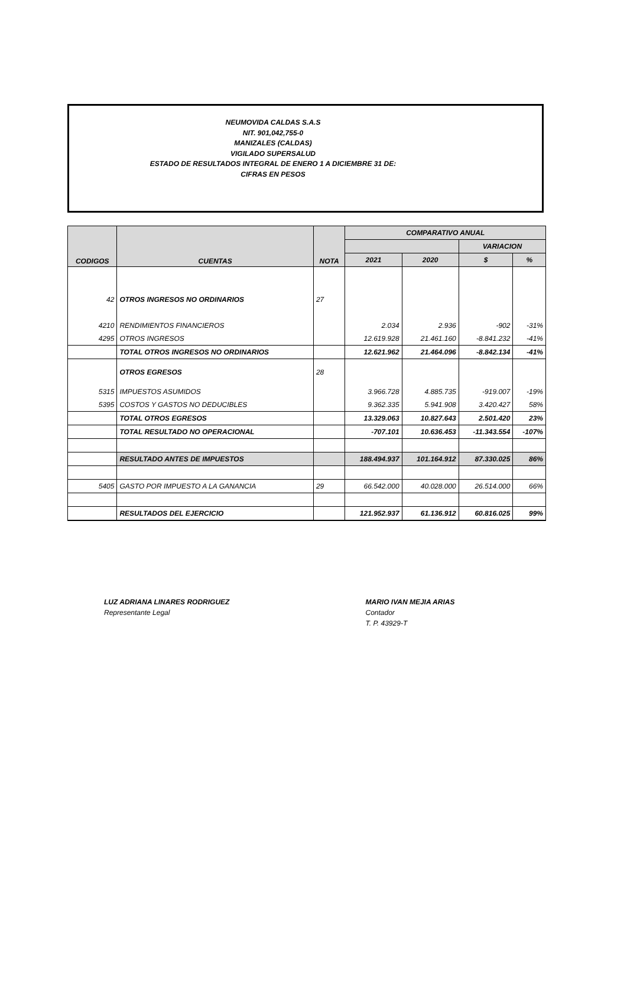NEUMOVIDA CALDAS S.A.S
NIT. 901,042,755-0
MANIZALES (CALDAS)
VIGILADO SUPERSALUD
ESTADO DE RESULTADOS INTEGRAL DE ENERO 1 A DICIEMBRE 31 DE:
CIFRAS EN PESOS
| CODIGOS | CUENTAS | NOTA | COMPARATIVO ANUAL | | | |
| --- | --- | --- | --- | --- | --- | --- |
| | | | | | VARIACION | |
| | | | 2021 | 2020 | $ | % |
| 42 | OTROS INGRESOS NO ORDINARIOS | 27 | | | | |
| 4210 | RENDIMIENTOS FINANCIEROS | | 2.034 | 2.936 | -902 | -31% |
| 4295 | OTROS INGRESOS | | 12.619.928 | 21.461.160 | -8.841.232 | -41% |
| | TOTAL OTROS INGRESOS NO ORDINARIOS | | 12.621.962 | 21.464.096 | -8.842.134 | -41% |
| | OTROS EGRESOS | 28 | | | | |
| 5315 | IMPUESTOS ASUMIDOS | | 3.966.728 | 4.885.735 | -919.007 | -19% |
| 5395 | COSTOS Y GASTOS NO DEDUCIBLES | | 9.362.335 | 5.941.908 | 3.420.427 | 58% |
| | TOTAL OTROS EGRESOS | | 13.329.063 | 10.827.643 | 2.501.420 | 23% |
| | TOTAL RESULTADO NO OPERACIONAL | | -707.101 | 10.636.453 | -11.343.554 | -107% |
| | RESULTADO ANTES DE IMPUESTOS | | 188.494.937 | 101.164.912 | 87.330.025 | 86% |
| 5405 | GASTO POR IMPUESTO A LA GANANCIA | 29 | 66.542.000 | 40.028.000 | 26.514.000 | 66% |
| | RESULTADOS DEL EJERCICIO | | 121.952.937 | 61.136.912 | 60.816.025 | 99% |
LUZ ADRIANA LINARES RODRIGUEZ
Representante Legal
MARIO IVAN MEJIA ARIAS
Contador
T. P. 43929-T